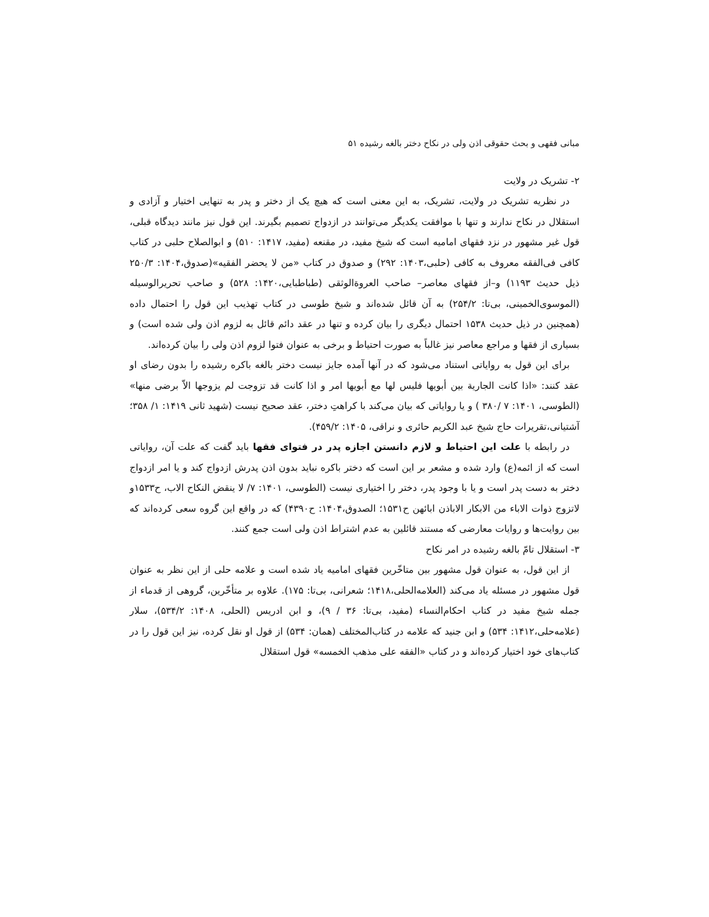مبانی فقهی و بحث حقوقی اذن ولی در نکاح دختر بالغه رشیده ۵۱
۲- تشریک در ولایت
در نظریه تشریک در ولایت، تشریک، به این معنی است که هیچ یک از دختر و پدر به تنهایی اختیار و آزادی و استقلال در نکاح ندارند و تنها با موافقت یکدیگر می‌توانند در ازدواج تصمیم بگیرند. این قول نیز مانند دیدگاه قبلی، قول غیر مشهور در نزد فقهای امامیه است که شیخ مفید، در مقنعه (مفید، ۱۴۱۷: ۵۱۰) و ابوالصلاح حلبی در کتاب کافی فی‌الفقه معروف به کافی (حلبی،۱۴۰۳: ۲۹۲) و صدوق در کتاب «من لا یحضر الفقیه»(صدوق،۱۴۰۴: ۲۵۰/۳ ذیل حدیث ۱۱۹۳) و–از فقهای معاصر– صاحب العروةالوثقی (طباطبایی،۱۴۲۰: ۵۲۸) و صاحب تحریرالوسیله (الموسوی‌الخمینی، بی‌تا: ۲۵۴/۲) به آن قائل شده‌اند و شیخ طوسی در کتاب تهذیب این قول را احتمال داده (همچنین در ذیل حدیث ۱۵۳۸ احتمال دیگری را بیان کرده و تنها در عقد دائم قائل به لزوم اذن ولی شده است) و بسیاری از فقها و مراجع معاصر نیز غالباً به صورت احتیاط و برخی به عنوان فتوا لزوم اذن ولی را بیان کرده‌اند.
برای این قول به روایاتی استناد می‌شود که در آنها آمده جایز نیست دختر بالغه باکره رشیده را بدون رضای او عقد کنند: «اذا کانت الجاریة بین أبویها فلیس لها مع أبویها امر و اذا کانت قد تزوجت لم یزوجها الاّ برضی منها» (الطوسی، ۱۴۰۱: ۷ /۳۸۰ ) و یا روایاتی که بیان می‌کند با کراهتِ دختر، عقد صحیح نیست (شهید ثانی ۱۴۱۹: ۱/ ۳۵۸؛ آشتیانی،تقریرات حاج شیخ عبد الکریم حائری و نراقی، ۱۴۰۵: ۴۵۹/۲).
در رابطه با علت این احتیاط و لازم دانستن اجازه پدر در فتوای فقها باید گفت که علت آن، روایاتی است که از ائمه(ع) وارد شده و مشعر بر این است که دختر باکره نباید بدون اذن پدرش ازدواج کند و یا امر ازدواج دختر به دست پدر است و یا با وجود پدر، دختر را اختیاری نیست (الطوسی، ۱۴۰۱: ۷/ لا ینقض النکاح الاب، ح۱۵۳۳و لاتزوج ذوات الاباء من الابکار الاباذن ابائهن ح۱۵۳۱؛ الصدوق،۱۴۰۴: ح۴۳۹۰) که در واقع این گروه سعی کرده‌اند که بین روایت‌ها و روایات معارضی که مستند قائلین به عدم اشتراط اذن ولی است جمع کنند.
۳- استقلال تامّ بالغه رشیده در امر نکاح
از این قول، به عنوان قول مشهور بین متاخّرین فقهای امامیه یاد شده است و علامه حلی از این نظر به عنوان قول مشهور در مسئله یاد می‌کند (العلامه‌الحلی،۱۴۱۸؛ شعرانی، بی‌تا: ۱۷۵). علاوه بر متأخّرین، گروهی از قدماء از جمله شیخ مفید در کتاب احکام‌النساء (مفید، بی‌تا: ۳۶ / ۹)، و ابن ادریس (الحلی، ۱۴۰۸: ۵۳۴/۲)، سلار (علامه‌حلی،۱۴۱۲: ۵۳۴) و ابن جنید که علامه در کتاب‌المختلف (همان: ۵۳۴) از قول او نقل کرده، نیز این قول را در کتاب‌های خود اختیار کرده‌اند و در کتاب «الفقه علی مذهب الخمسه» قول استقلال